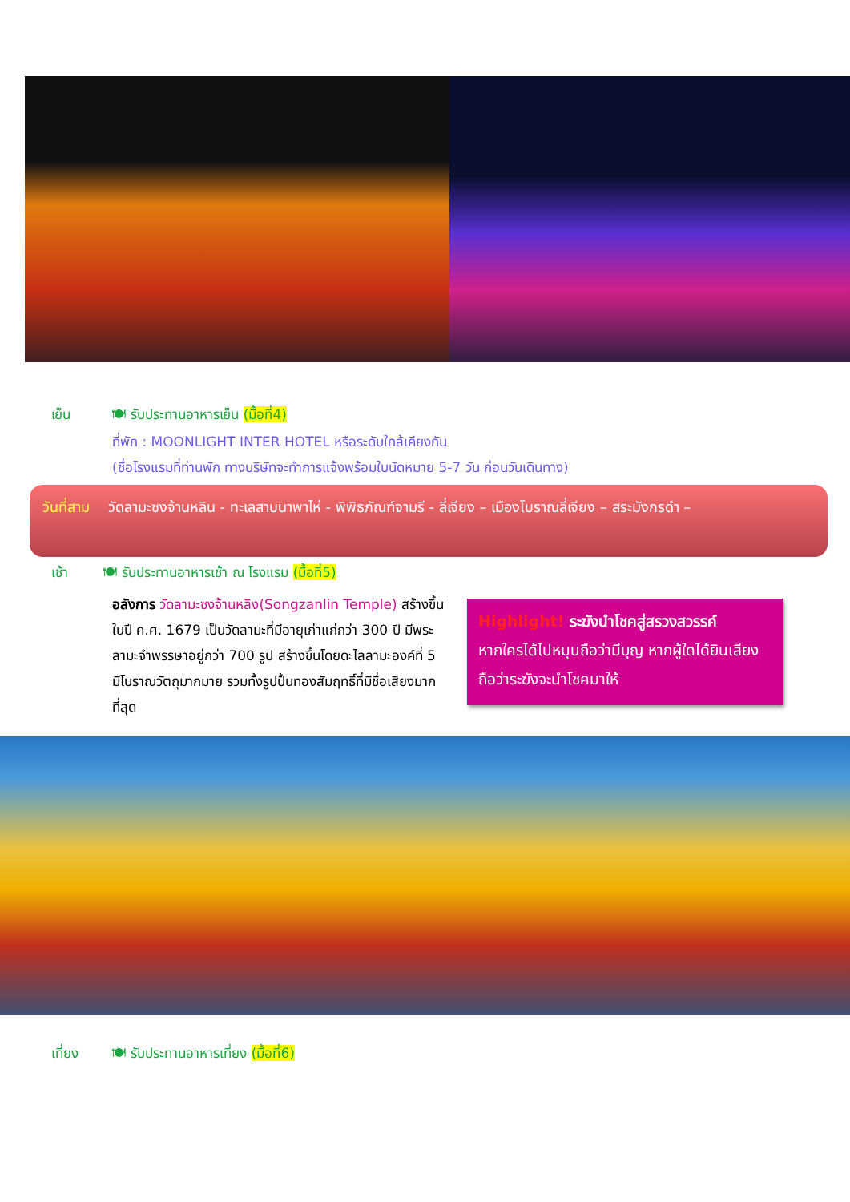เย็น 🍽 รับประทานอาหารเย็น (มื้อที่4)
ที่พัก : MOONLIGHT INTER HOTEL หรือระดับใกล้เคียงกัน
(ชื่อโรงแรมที่ท่านพัก ทางบริษัทจะทำการแจ้งพร้อมใบนัดหมาย 5-7 วัน ก่อนวันเดินทาง)
วันที่สาม วัดลามะซงจ้านหลิน - ทะเลสาบนาพาไห่ - พิพิธภัณฑ์จามรี - ลี่เจียง – เมืองโบราณลี่เจียง – สระมังกรดำ –
เช้า 🍽 รับประทานอาหารเช้า ณ โรงแรม (มื้อที่5)
อลังการ วัดลามะซงจ้านหลิง(Songzanlin Temple) สร้างขึ้นในปี ค.ศ. 1679 เป็นวัดลามะที่มีอายุเก่าแก่กว่า 300 ปี มีพระลามะจำพรรษาอยู่กว่า 700 รูป สร้างขึ้นโดยดะไลลามะองค์ที่ 5 มีโบราณวัตถุมากมาย รวมทั้งรูปปั้นทองสัมฤทธิ์ที่มีชื่อเสียงมากที่สุด
Highlight! ระฆังนำโชคสู่สรวงสวรรค์
หากใครได้ไปหมุนถือว่ามีบุญ หากผู้ใดได้ยินเสียง ถือว่าระฆังจะนำโชคมาให้
เที่ยง 🍽 รับประทานอาหารเที่ยง (มื้อที่6)